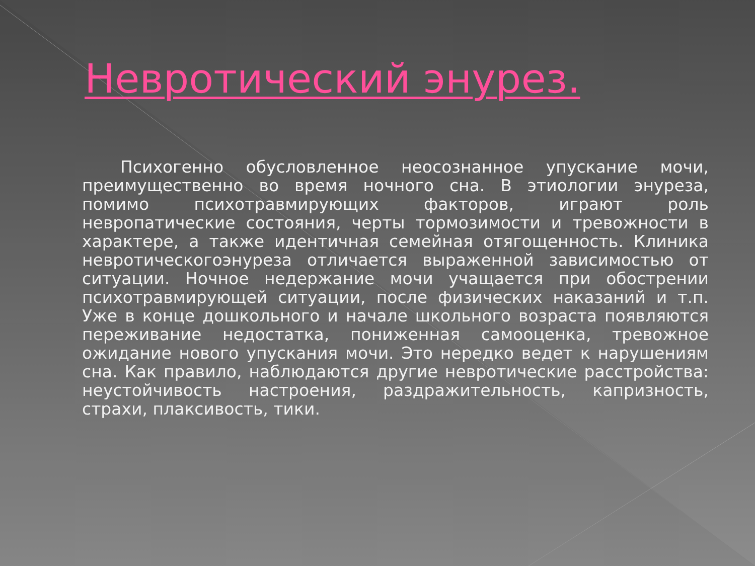Невротический энурез.
Психогенно обусловленное неосознанное упускание мочи, преимущественно во время ночного сна. В этиологии энуреза, помимо психотравмирующих факторов, играют роль невропатические состояния, черты тормозимости и тревожности в характере, а также идентичная семейная отягощенность. Клиника невротическогоэнуреза отличается выраженной зависимостью от ситуации. Ночное недержание мочи учащается при обострении психотравмирующей ситуации, после физических наказаний и т.п. Уже в конце дошкольного и начале школьного возраста появляются переживание недостатка, пониженная самооценка, тревожное ожидание нового упускания мочи. Это нередко ведет к нарушениям сна. Как правило, наблюдаются другие невротические расстройства: неустойчивость настроения, раздражительность, капризность, страхи, плаксивость, тики.